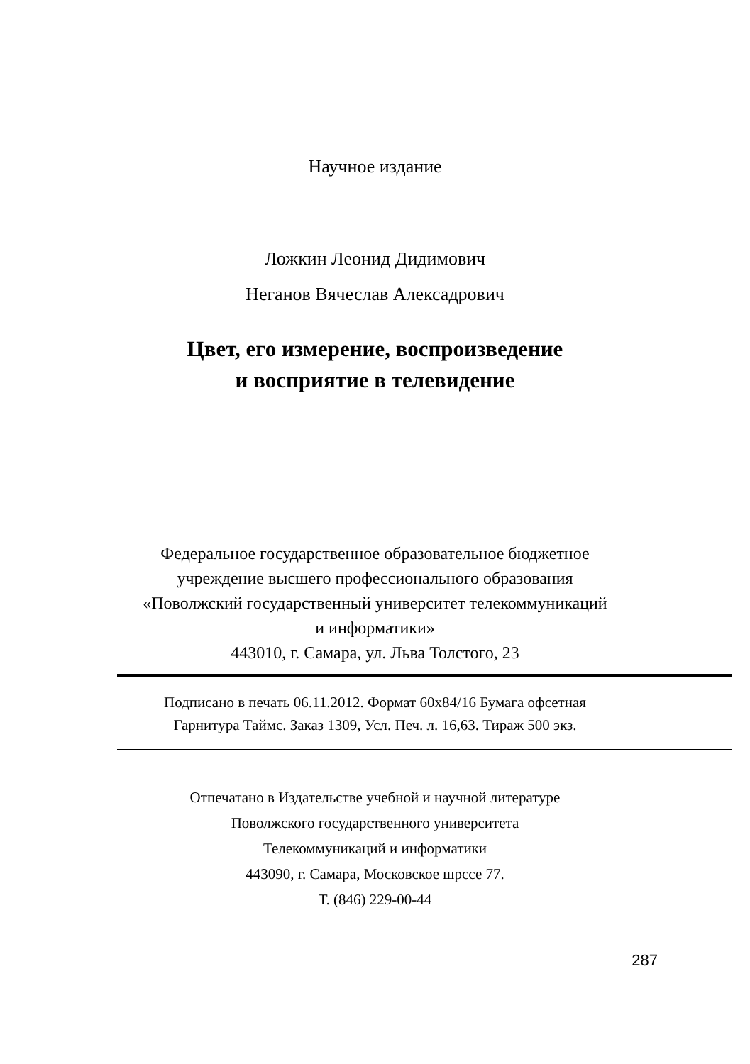Научное издание
Ложкин Леонид Дидимович
Неганов Вячеслав Алексадрович
Цвет, его измерение, воспроизведение
и восприятие в телевидение
Федеральное государственное образовательное бюджетное
учреждение высшего профессионального образования
«Поволжский государственный университет телекоммуникаций
и информатики»
443010, г. Самара, ул. Льва Толстого, 23
Подписано в печать 06.11.2012. Формат 60х84/16 Бумага офсетная
Гарнитура Таймс. Заказ 1309, Усл. Печ. л. 16,63. Тираж 500 экз.
Отпечатано в Издательстве учебной и научной литературе
Поволжского государственного университета
Телекоммуникаций и информатики
443090, г. Самара, Московское шрссе 77.
Т. (846) 229-00-44
287